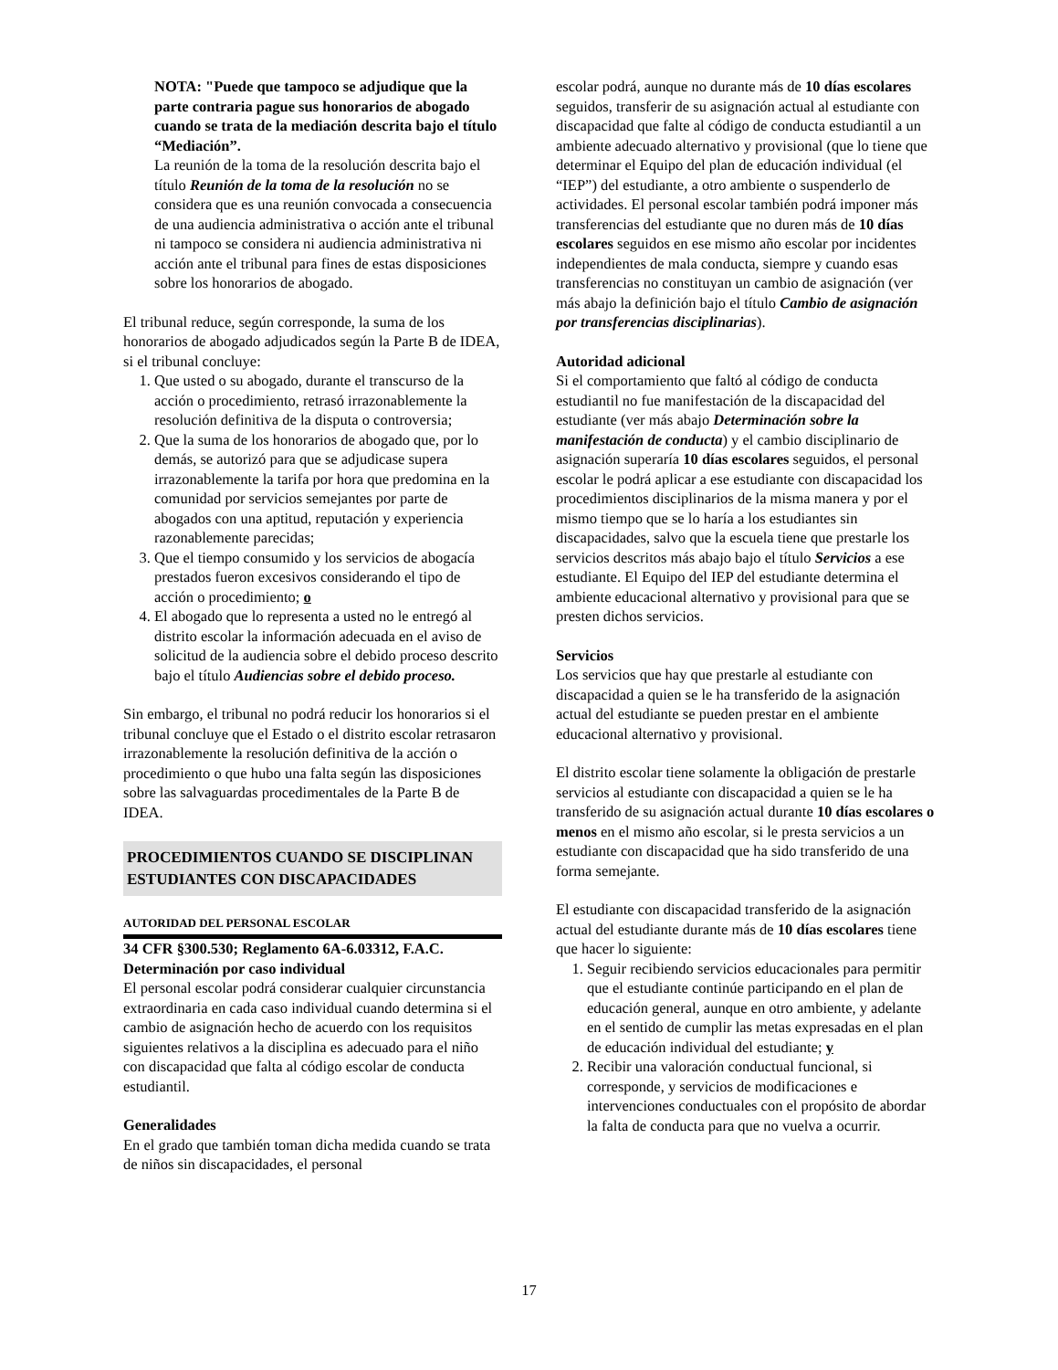NOTA: "Puede que tampoco se adjudique que la parte contraria pague sus honorarios de abogado cuando se trata de la mediación descrita bajo el título “Mediación”.
La reunión de la toma de la resolución descrita bajo el título Reunión de la toma de la resolución no se considera que es una reunión convocada a consecuencia de una audiencia administrativa o acción ante el tribunal ni tampoco se considera ni audiencia administrativa ni acción ante el tribunal para fines de estas disposiciones sobre los honorarios de abogado.
El tribunal reduce, según corresponde, la suma de los honorarios de abogado adjudicados según la Parte B de IDEA, si el tribunal concluye:
1. Que usted o su abogado, durante el transcurso de la acción o procedimiento, retrasó irrazonablemente la resolución definitiva de la disputa o controversia;
2. Que la suma de los honorarios de abogado que, por lo demás, se autorizó para que se adjudicase supera irrazonablemente la tarifa por hora que predomina en la comunidad por servicios semejantes por parte de abogados con una aptitud, reputación y experiencia razonablemente parecidas;
3. Que el tiempo consumido y los servicios de abogacía prestados fueron excesivos considerando el tipo de acción o procedimiento; o
4. El abogado que lo representa a usted no le entregó al distrito escolar la información adecuada en el aviso de solicitud de la audiencia sobre el debido proceso descrito bajo el título Audiencias sobre el debido proceso.
Sin embargo, el tribunal no podrá reducir los honorarios si el tribunal concluye que el Estado o el distrito escolar retrasaron irrazonablemente la resolución definitiva de la acción o procedimiento o que hubo una falta según las disposiciones sobre las salvaguardas procedimentales de la Parte B de IDEA.
PROCEDIMIENTOS CUANDO SE DISCIPLINAN ESTUDIANTES CON DISCAPACIDADES
AUTORIDAD DEL PERSONAL ESCOLAR
34 CFR §300.530; Reglamento 6A-6.03312, F.A.C.
Determinación por caso individual
El personal escolar podrá considerar cualquier circunstancia extraordinaria en cada caso individual cuando determina si el cambio de asignación hecho de acuerdo con los requisitos siguientes relativos a la disciplina es adecuado para el niño con discapacidad que falta al código escolar de conducta estudiantil.
Generalidades
En el grado que también toman dicha medida cuando se trata de niños sin discapacidades, el personal
escolar podrá, aunque no durante más de 10 días escolares seguidos, transferir de su asignación actual al estudiante con discapacidad que falte al código de conducta estudiantil a un ambiente adecuado alternativo y provisional (que lo tiene que determinar el Equipo del plan de educación individual (el “IEP”) del estudiante, a otro ambiente o suspenderlo de actividades. El personal escolar también podrá imponer más transferencias del estudiante que no duren más de 10 días escolares seguidos en ese mismo año escolar por incidentes independientes de mala conducta, siempre y cuando esas transferencias no constituyan un cambio de asignación (ver más abajo la definición bajo el título Cambio de asignación por transferencias disciplinarias).
Autoridad adicional
Si el comportamiento que faltó al código de conducta estudiantil no fue manifestación de la discapacidad del estudiante (ver más abajo Determinación sobre la manifestación de conducta) y el cambio disciplinario de asignación superaría 10 días escolares seguidos, el personal escolar le podrá aplicar a ese estudiante con discapacidad los procedimientos disciplinarios de la misma manera y por el mismo tiempo que se lo haría a los estudiantes sin discapacidades, salvo que la escuela tiene que prestarle los servicios descritos más abajo bajo el título Servicios a ese estudiante. El Equipo del IEP del estudiante determina el ambiente educacional alternativo y provisional para que se presten dichos servicios.
Servicios
Los servicios que hay que prestarle al estudiante con discapacidad a quien se le ha transferido de la asignación actual del estudiante se pueden prestar en el ambiente educacional alternativo y provisional.
El distrito escolar tiene solamente la obligación de prestarle servicios al estudiante con discapacidad a quien se le ha transferido de su asignación actual durante 10 días escolares o menos en el mismo año escolar, si le presta servicios a un estudiante con discapacidad que ha sido transferido de una forma semejante.
El estudiante con discapacidad transferido de la asignación actual del estudiante durante más de 10 días escolares tiene que hacer lo siguiente:
1. Seguir recibiendo servicios educacionales para permitir que el estudiante continúe participando en el plan de educación general, aunque en otro ambiente, y adelante en el sentido de cumplir las metas expresadas en el plan de educación individual del estudiante; y
2. Recibir una valoración conductual funcional, si corresponde, y servicios de modificaciones e intervenciones conductuales con el propósito de abordar la falta de conducta para que no vuelva a ocurrir.
17